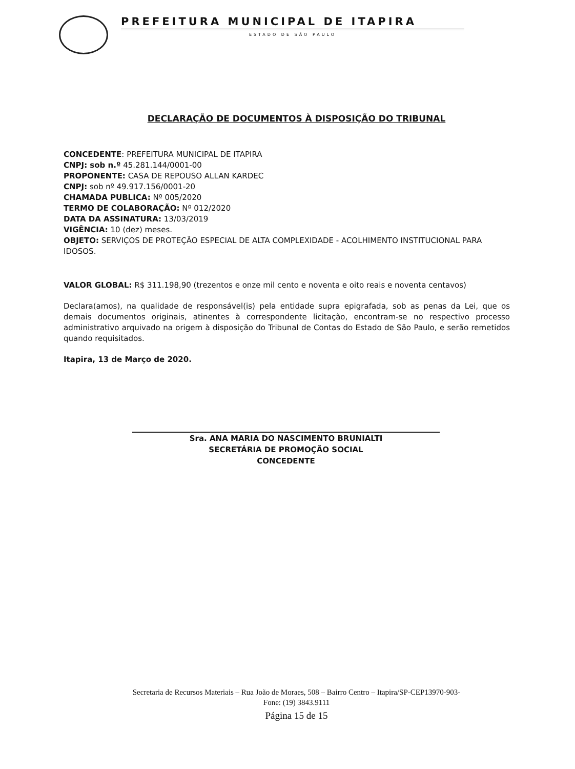PREFEITURA MUNICIPAL DE ITAPIRA
ESTADO DE SÃO PAULO
DECLARAÇÃO DE DOCUMENTOS À DISPOSIÇÃO DO TRIBUNAL
CONCEDENTE: PREFEITURA MUNICIPAL DE ITAPIRA
CNPJ: sob n.º 45.281.144/0001-00
PROPONENTE: CASA DE REPOUSO ALLAN KARDEC
CNPJ: sob nº 49.917.156/0001-20
CHAMADA PUBLICA: Nº 005/2020
TERMO DE COLABORAÇÃO: Nº 012/2020
DATA DA ASSINATURA: 13/03/2019
VIGÊNCIA: 10 (dez) meses.
OBJETO: SERVIÇOS DE PROTEÇÃO ESPECIAL DE ALTA COMPLEXIDADE - ACOLHIMENTO INSTITUCIONAL PARA IDOSOS.
VALOR GLOBAL: R$ 311.198,90 (trezentos e onze mil cento e noventa e oito reais e noventa centavos)
Declara(amos), na qualidade de responsável(is) pela entidade supra epigrafada, sob as penas da Lei, que os demais documentos originais, atinentes à correspondente licitação, encontram-se no respectivo processo administrativo arquivado na origem à disposição do Tribunal de Contas do Estado de São Paulo, e serão remetidos quando requisitados.
Itapira, 13 de Março de 2020.
Sra. ANA MARIA DO NASCIMENTO BRUNIALTI
SECRETÁRIA DE PROMOÇÃO SOCIAL
CONCEDENTE
Secretaria de Recursos Materiais – Rua João de Moraes, 508 – Bairro Centro – Itapira/SP-CEP13970-903-
Fone: (19) 3843.9111
Página 15 de 15